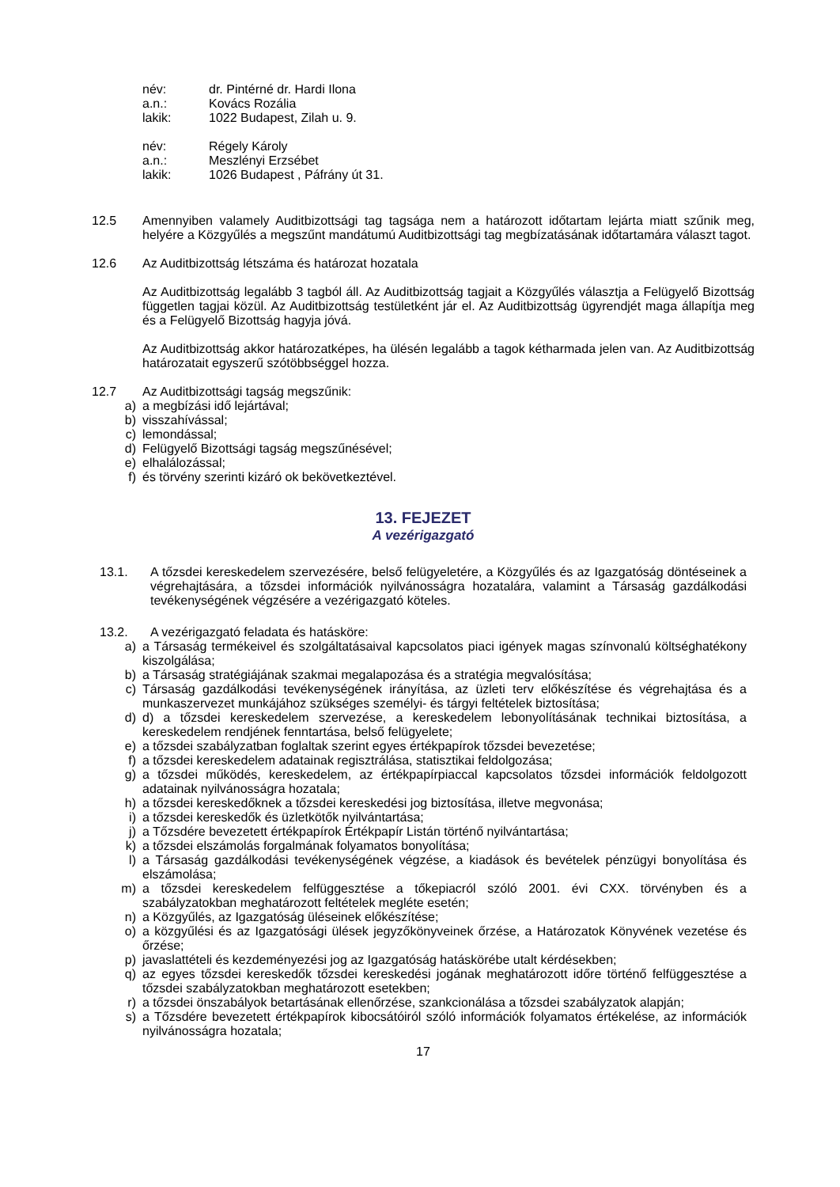név: dr. Pintérné dr. Hardi Ilona
a.n.: Kovács Rozália
lakik: 1022 Budapest, Zilah u. 9.
név: Régely Károly
a.n.: Meszlényi Erzsébet
lakik: 1026 Budapest , Páfrány út 31.
12.5 Amennyiben valamely Auditbizottsági tag tagsága nem a határozott időtartam lejárta miatt szűnik meg, helyére a Közgyűlés a megszűnt mandátumú Auditbizottsági tag megbízatásának időtartamára választ tagot.
12.6 Az Auditbizottság létszáma és határozat hozatala
Az Auditbizottság legalább 3 tagból áll. Az Auditbizottság tagjait a Közgyűlés választja a Felügyelő Bizottság független tagjai közül. Az Auditbizottság testületként jár el. Az Auditbizottság ügyrendjét maga állapítja meg és a Felügyelő Bizottság hagyja jóvá.
Az Auditbizottság akkor határozatképes, ha ülésén legalább a tagok kétharmada jelen van. Az Auditbizottság határozatait egyszerű szótöbbséggel hozza.
12.7 Az Auditbizottsági tagság megszűnik:
a) a megbízási idő lejártával;
b) visszahívással;
c) lemondással;
d) Felügyelő Bizottsági tagság megszűnésével;
e) elhalálozással;
f) és törvény szerinti kizáró ok bekövetkeztével.
13. FEJEZET
A vezérigazgató
13.1. A tőzsdei kereskedelem szervezésére, belső felügyeletére, a Közgyűlés és az Igazgatóság döntéseinek a végrehajtására, a tőzsdei információk nyilvánosságra hozatalára, valamint a Társaság gazdálkodási tevékenységének végzésére a vezérigazgató köteles.
13.2. A vezérigazgató feladata és hatásköre:
a) a Társaság termékeivel és szolgáltatásaival kapcsolatos piaci igények magas színvonalú költséghatékony kiszolgálása;
b) a Társaság stratégiájának szakmai megalapozása és a stratégia megvalósítása;
c) Társaság gazdálkodási tevékenységének irányítása, az üzleti terv előkészítése és végrehajtása és a munkaszervezet munkájához szükséges személyi- és tárgyi feltételek biztosítása;
d) d) a tőzsdei kereskedelem szervezése, a kereskedelem lebonyolításának technikai biztosítása, a kereskedelem rendjének fenntartása, belső felügyelete;
e) a tőzsdei szabályzatban foglaltak szerint egyes értékpapírok tőzsdei bevezetése;
f) a tőzsdei kereskedelem adatainak regisztrálása, statisztikai feldolgozása;
g) a tőzsdei működés, kereskedelem, az értékpapírpiaccal kapcsolatos tőzsdei információk feldolgozott adatainak nyilvánosságra hozatala;
h) a tőzsdei kereskedőknek a tőzsdei kereskedési jog biztosítása, illetve megvonása;
i) a tőzsdei kereskedők és üzletkötők nyilvántartása;
j) a Tőzsdére bevezetett értékpapírok Értékpapír Listán történő nyilvántartása;
k) a tőzsdei elszámolás forgalmának folyamatos bonyolítása;
l) a Társaság gazdálkodási tevékenységének végzése, a kiadások és bevételek pénzügyi bonyolítása és elszámolása;
m) a tőzsdei kereskedelem felfüggesztése a tőkepiacról szóló 2001. évi CXX. törvényben és a szabályzatokban meghatározott feltételek megléte esetén;
n) a Közgyűlés, az Igazgatóság üléseinek előkészítése;
o) a közgyűlési és az Igazgatósági ülések jegyzőkönyveinek őrzése, a Határozatok Könyvének vezetése és őrzése;
p) javaslattételi és kezdeményezési jog az Igazgatóság hatáskörébe utalt kérdésekben;
q) az egyes tőzsdei kereskedők tőzsdei kereskedési jogának meghatározott időre történő felfüggesztése a tőzsdei szabályzatokban meghatározott esetekben;
r) a tőzsdei önszabályok betartásának ellenőrzése, szankcionálása a tőzsdei szabályzatok alapján;
s) a Tőzsdére bevezetett értékpapírok kibocsátóiról szóló információk folyamatos értékelése, az információk nyilvánosságra hozatala;
17